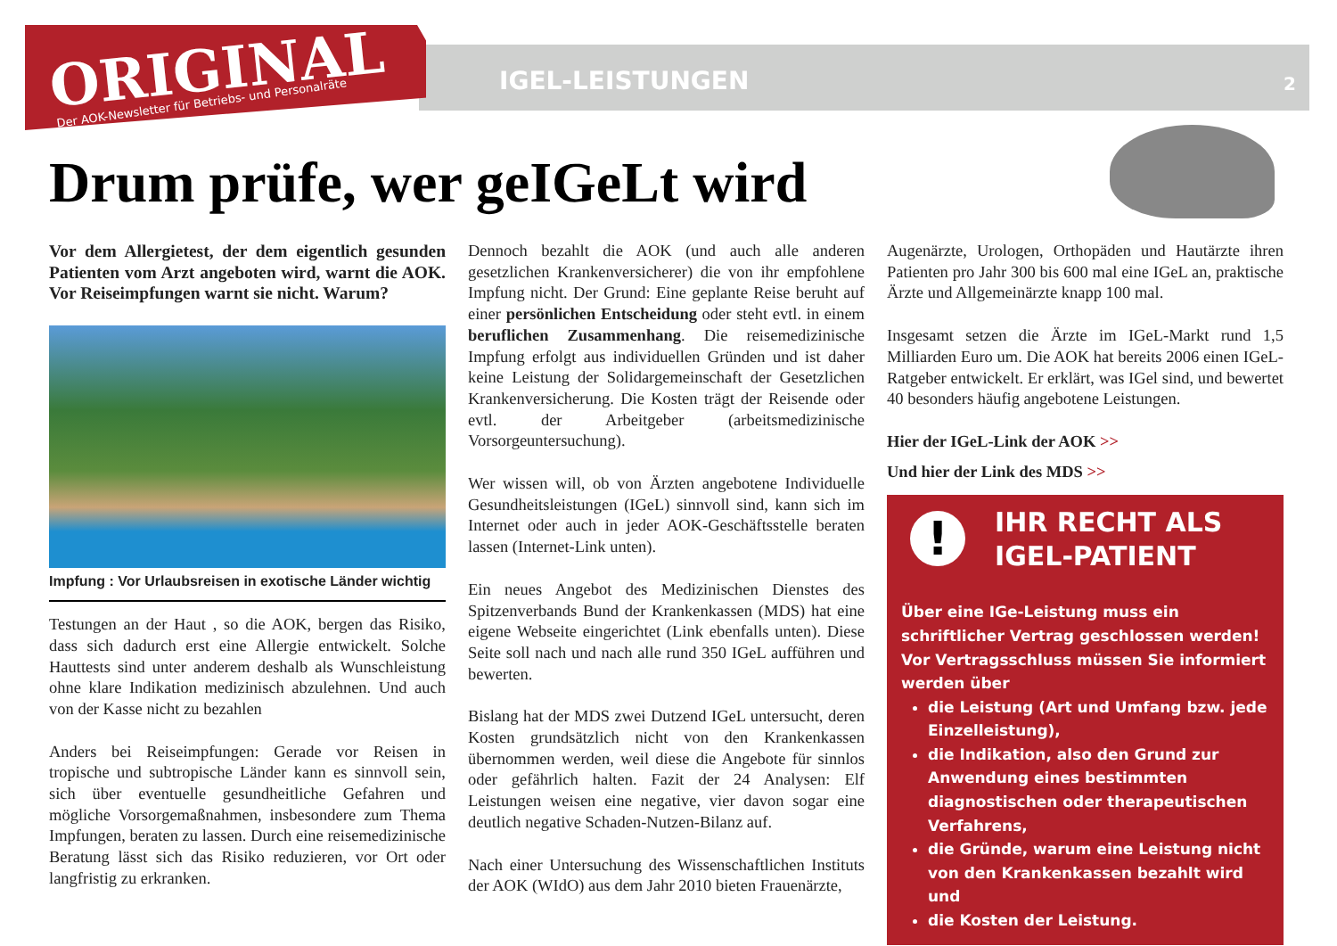ORIGINAL
Der AOK-Newsletter für Betriebs- und Personalräte
IGEL-LEISTUNGEN 2
Drum prüfe, wer geIGeLt wird
Vor dem Allergietest, der dem eigentlich gesunden Patienten vom Arzt angeboten wird, warnt die AOK. Vor Reiseimpfungen warnt sie nicht. Warum?
Impfung : Vor Urlaubsreisen in exotische Länder wichtig
Testungen an der Haut , so die AOK, bergen das Risiko, dass sich dadurch erst eine Allergie entwickelt. Solche Hauttests sind unter anderem deshalb als Wunschleistung ohne klare Indikation medizinisch abzulehnen. Und auch von der Kasse nicht zu bezahlen
Anders bei Reiseimpfungen: Gerade vor Reisen in tropische und subtropische Länder kann es sinnvoll sein, sich über eventuelle gesundheitliche Gefahren und mögliche Vorsorgemaßnahmen, insbesondere zum Thema Impfungen, beraten zu lassen. Durch eine reisemedizinische Beratung lässt sich das Risiko reduzieren, vor Ort oder langfristig zu erkranken.
Dennoch bezahlt die AOK (und auch alle anderen gesetzlichen Krankenversicherer) die von ihr empfohlene Impfung nicht. Der Grund: Eine geplante Reise beruht auf einer persönlichen Entscheidung oder steht evtl. in einem beruflichen Zusammenhang. Die reisemedizinische Impfung erfolgt aus individuellen Gründen und ist daher keine Leistung der Solidargemeinschaft der Gesetzlichen Krankenversicherung. Die Kosten trägt der Reisende oder evtl. der Arbeitgeber (arbeitsmedizinische Vorsorgeuntersuchung).
Wer wissen will, ob von Ärzten angebotene Individuelle Gesundheitsleistungen (IGeL) sinnvoll sind, kann sich im Internet oder auch in jeder AOK-Geschäftsstelle beraten lassen (Internet-Link unten).
Ein neues Angebot des Medizinischen Dienstes des Spitzenverbands Bund der Krankenkassen (MDS) hat eine eigene Webseite eingerichtet (Link ebenfalls unten). Diese Seite soll nach und nach alle rund 350 IGeL aufführen und bewerten.
Bislang hat der MDS zwei Dutzend IGeL untersucht, deren Kosten grundsätzlich nicht von den Krankenkassen übernommen werden, weil diese die Angebote für sinnlos oder gefährlich halten. Fazit der 24 Analysen: Elf Leistungen weisen eine negative, vier davon sogar eine deutlich negative Schaden-Nutzen-Bilanz auf.
Nach einer Untersuchung des Wissenschaftlichen Instituts der AOK (WIdO) aus dem Jahr 2010 bieten Frauenärzte,
Augenärzte, Urologen, Orthopäden und Hautärzte ihren Patienten pro Jahr 300 bis 600 mal eine IGeL an, praktische Ärzte und Allgemeinärzte knapp 100 mal.
Insgesamt setzen die Ärzte im IGeL-Markt rund 1,5 Milliarden Euro um. Die AOK hat bereits 2006 einen IGeL-Ratgeber entwickelt. Er erklärt, was IGel sind, und bewertet 40 besonders häufig angebotene Leistungen.
Hier der IGeL-Link der AOK >>
Und hier der Link des MDS >>
!
IHR RECHT ALS IGEL-PATIENT
Über eine IGe-Leistung muss ein schriftlicher Vertrag geschlossen werden!
Vor Vertragsschluss müssen Sie informiert werden über
die Leistung (Art und Umfang bzw. jede Einzelleistung),
die Indikation, also den Grund zur Anwendung eines bestimmten diagnostischen oder therapeutischen Verfahrens,
die Gründe, warum eine Leistung nicht von den Krankenkassen bezahlt wird und
die Kosten der Leistung.